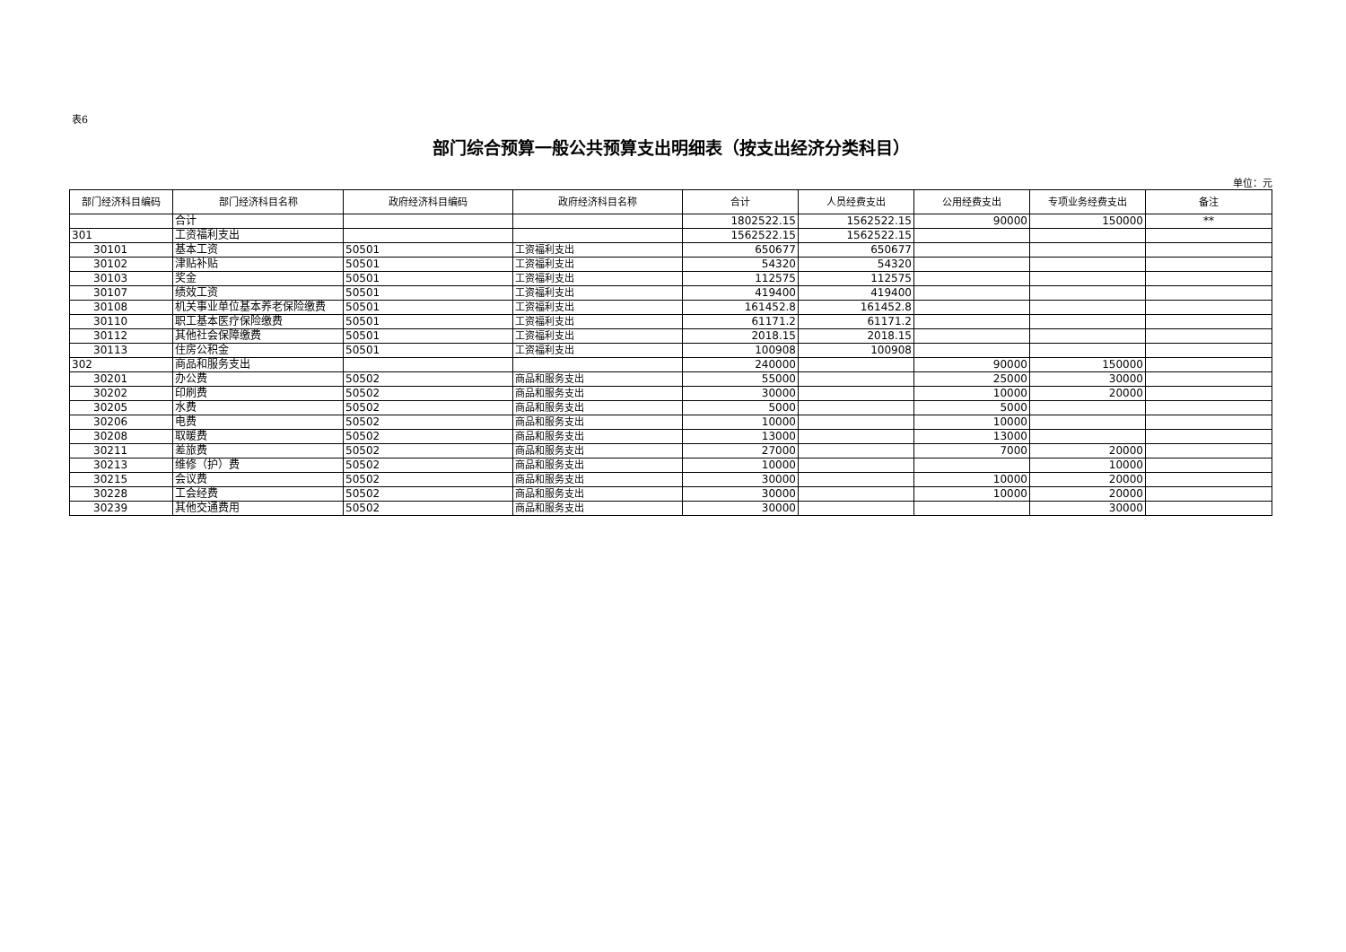表6
部门综合预算一般公共预算支出明细表（按支出经济分类科目）
单位：元
| 部门经济科目编码 | 部门经济科目名称 | 政府经济科目编码 | 政府经济科目名称 | 合计 | 人员经费支出 | 公用经费支出 | 专项业务经费支出 | 备注 |
| --- | --- | --- | --- | --- | --- | --- | --- | --- |
| | 合计 | | | 1802522.15 | 1562522.15 | 90000 | 150000 | ** |
| 301 | 工资福利支出 | | | 1562522.15 | 1562522.15 | | | |
| 30101 | 基本工资 | 50501 | 工资福利支出 | 650677 | 650677 | | | |
| 30102 | 津贴补贴 | 50501 | 工资福利支出 | 54320 | 54320 | | | |
| 30103 | 奖金 | 50501 | 工资福利支出 | 112575 | 112575 | | | |
| 30107 | 绩效工资 | 50501 | 工资福利支出 | 419400 | 419400 | | | |
| 30108 | 机关事业单位基本养老保险缴费 | 50501 | 工资福利支出 | 161452.8 | 161452.8 | | | |
| 30110 | 职工基本医疗保险缴费 | 50501 | 工资福利支出 | 61171.2 | 61171.2 | | | |
| 30112 | 其他社会保障缴费 | 50501 | 工资福利支出 | 2018.15 | 2018.15 | | | |
| 30113 | 住房公积金 | 50501 | 工资福利支出 | 100908 | 100908 | | | |
| 302 | 商品和服务支出 | | | 240000 | | 90000 | 150000 | |
| 30201 | 办公费 | 50502 | 商品和服务支出 | 55000 | | 25000 | 30000 | |
| 30202 | 印刷费 | 50502 | 商品和服务支出 | 30000 | | 10000 | 20000 | |
| 30205 | 水费 | 50502 | 商品和服务支出 | 5000 | | 5000 | | |
| 30206 | 电费 | 50502 | 商品和服务支出 | 10000 | | 10000 | | |
| 30208 | 取暖费 | 50502 | 商品和服务支出 | 13000 | | 13000 | | |
| 30211 | 差旅费 | 50502 | 商品和服务支出 | 27000 | | 7000 | 20000 | |
| 30213 | 维修（护）费 | 50502 | 商品和服务支出 | 10000 | | | 10000 | |
| 30215 | 会议费 | 50502 | 商品和服务支出 | 30000 | | 10000 | 20000 | |
| 30228 | 工会经费 | 50502 | 商品和服务支出 | 30000 | | 10000 | 20000 | |
| 30239 | 其他交通费用 | 50502 | 商品和服务支出 | 30000 | | | 30000 | |